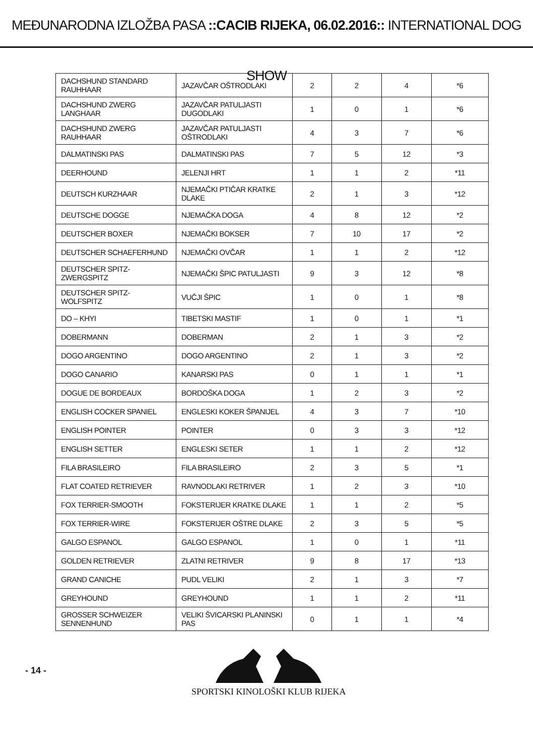MEĐUNARODNA IZLOŽBA PASA ::CACIB RIJEKA, 06.02.2016:: INTERNATIONAL DOG SHOW
| DACHSHUND STANDARD RAUHHAAR | JAZAVČAR OŠTRODLAKI | 2 | 2 | 4 | *6 |
| DACHSHUND ZWERG LANGHAAR | JAZAVČAR PATULJASTI DUGODLAKI | 1 | 0 | 1 | *6 |
| DACHSHUND ZWERG RAUHHAAR | JAZAVČAR PATULJASTI OŠTRODLAKI | 4 | 3 | 7 | *6 |
| DALMATINSKI PAS | DALMATINSKI PAS | 7 | 5 | 12 | *3 |
| DEERHOUND | JELENJI HRT | 1 | 1 | 2 | *11 |
| DEUTSCH KURZHAAR | NJEMAČKI PTIČAR KRATKE DLAKE | 2 | 1 | 3 | *12 |
| DEUTSCHE DOGGE | NJEMAČKA DOGA | 4 | 8 | 12 | *2 |
| DEUTSCHER BOXER | NJEMAČKI BOKSER | 7 | 10 | 17 | *2 |
| DEUTSCHER SCHAEFERHUND | NJEMAČKI OVČAR | 1 | 1 | 2 | *12 |
| DEUTSCHER SPITZ-ZWERGSPITZ | NJEMAČKI ŠPIC PATULJASTI | 9 | 3 | 12 | *8 |
| DEUTSCHER SPITZ-WOLFSPITZ | VUČJI ŠPIC | 1 | 0 | 1 | *8 |
| DO – KHYI | TIBETSKI MASTIF | 1 | 0 | 1 | *1 |
| DOBERMANN | DOBERMAN | 2 | 1 | 3 | *2 |
| DOGO ARGENTINO | DOGO ARGENTINO | 2 | 1 | 3 | *2 |
| DOGO CANARIO | KANARSKI PAS | 0 | 1 | 1 | *1 |
| DOGUE DE BORDEAUX | BORDOŠKA DOGA | 1 | 2 | 3 | *2 |
| ENGLISH COCKER SPANIEL | ENGLESKI KOKER ŠPANIJEL | 4 | 3 | 7 | *10 |
| ENGLISH POINTER | POINTER | 0 | 3 | 3 | *12 |
| ENGLISH SETTER | ENGLESKI SETER | 1 | 1 | 2 | *12 |
| FILA BRASILEIRO | FILA BRASILEIRO | 2 | 3 | 5 | *1 |
| FLAT COATED RETRIEVER | RAVNODLAKI RETRIVER | 1 | 2 | 3 | *10 |
| FOX TERRIER-SMOOTH | FOKSTERIJER KRATKE DLAKE | 1 | 1 | 2 | *5 |
| FOX TERRIER-WIRE | FOKSTERIJER OŠTRE DLAKE | 2 | 3 | 5 | *5 |
| GALGO ESPANOL | GALGO ESPANOL | 1 | 0 | 1 | *11 |
| GOLDEN RETRIEVER | ZLATNI RETRIVER | 9 | 8 | 17 | *13 |
| GRAND CANICHE | PUDL VELIKI | 2 | 1 | 3 | *7 |
| GREYHOUND | GREYHOUND | 1 | 1 | 2 | *11 |
| GROSSER SCHWEIZER SENNENHUND | VELIKI ŠVICARSKI PLANINSKI PAS | 0 | 1 | 1 | *4 |
- 14 - SPORTSKI KINOLOŠKI KLUB RIJEKA